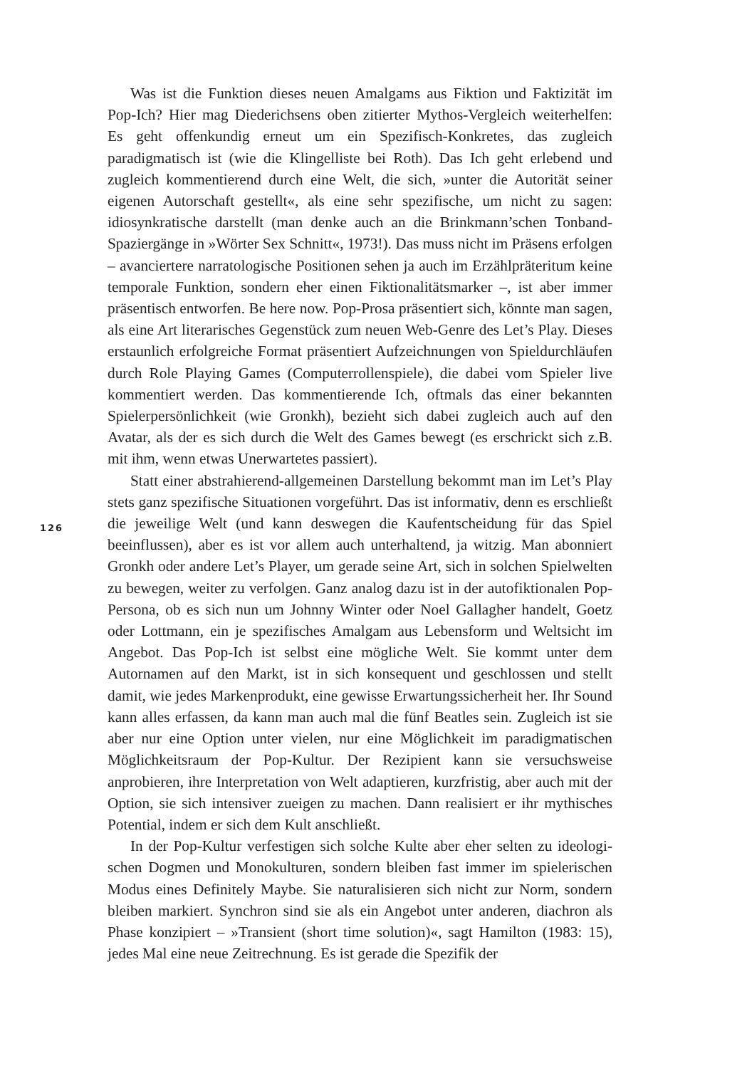Was ist die Funktion dieses neuen Amalgams aus Fiktion und Faktizität im Pop-Ich? Hier mag Diederichsens oben zitierter Mythos-Vergleich weiterhelfen: Es geht offenkundig erneut um ein Spezifisch-Konkretes, das zugleich paradigmatisch ist (wie die Klingelliste bei Roth). Das Ich geht erlebend und zugleich kommen­tierend durch eine Welt, die sich, »unter die Autorität seiner eigenen Autor­schaft gestellt«, als eine sehr spezifische, um nicht zu sagen: idiosynkratische dar­stellt (man denke auch an die Brinkmann’schen Tonband-Spaziergänge in »Wörter Sex Schnitt«, 1973!). Das muss nicht im Präsens erfolgen – avanciertere narratologische Positionen sehen ja auch im Erzählpräteritum keine temporale Funktion, sondern eher einen Fiktionalitätsmarker –, ist aber immer präsentisch entworfen. Be here now. Pop-Prosa präsentiert sich, könnte man sagen, als eine Art literarisches Gegenstück zum neuen Web-Genre des Let’s Play. Dieses er­staunlich erfolgreiche Format präsentiert Aufzeichnungen von Spieldurchläufen durch Role Playing Games (Computerrollenspiele), die dabei vom Spieler live kommentiert werden. Das kommentierende Ich, oftmals das einer bekannten Spielerpersönlichkeit (wie Gronkh), bezieht sich dabei zugleich auch auf den Avatar, als der es sich durch die Welt des Games bewegt (es erschrickt sich z.B. mit ihm, wenn etwas Unerwartetes passiert).
Statt einer abstrahierend-allgemeinen Darstellung bekommt man im Let’s Play stets ganz spezifische Situationen vorgeführt. Das ist informativ, denn es erschließt die jeweilige Welt (und kann deswegen die Kaufentscheidung für das Spiel beeinflussen), aber es ist vor allem auch unterhaltend, ja witzig. Man abonniert Gronkh oder andere Let’s Player, um gerade seine Art, sich in solchen Spielwelten zu bewegen, weiter zu verfolgen. Ganz analog dazu ist in der autofiktionalen Pop-Persona, ob es sich nun um Johnny Winter oder Noel Gallagher handelt, Goetz oder Lottmann, ein je spezifisches Amalgam aus Lebensform und Weltsicht im Angebot. Das Pop-Ich ist selbst eine mögliche Welt. Sie kommt unter dem Autornamen auf den Markt, ist in sich konsequent und geschlossen und stellt damit, wie jedes Markenprodukt, eine gewisse Erwartungssicherheit her. Ihr Sound kann alles erfassen, da kann man auch mal die fünf Beatles sein. Zugleich ist sie aber nur eine Option unter vielen, nur eine Möglichkeit im paradigmatischen Möglichkeitsraum der Pop-Kultur. Der Rezipient kann sie versuchsweise anprobieren, ihre In­terpretation von Welt adaptieren, kurzfristig, aber auch mit der Option, sie sich intensiver zueigen zu machen. Dann realisiert er ihr mythisches Potential, indem er sich dem Kult anschließt.
In der Pop-Kultur verfestigen sich solche Kulte aber eher selten zu ideologi­schen Dogmen und Monokulturen, sondern bleiben fast immer im spieleri­schen Modus eines Definitely Maybe. Sie naturalisieren sich nicht zur Norm, sondern bleiben markiert. Synchron sind sie als ein Angebot unter anderen, dia­chron als Phase konzipiert – »Transient (short time solution)«, sagt Hamilton (1983: 15), jedes Mal eine neue Zeitrechnung. Es ist gerade die Spezifik der
126